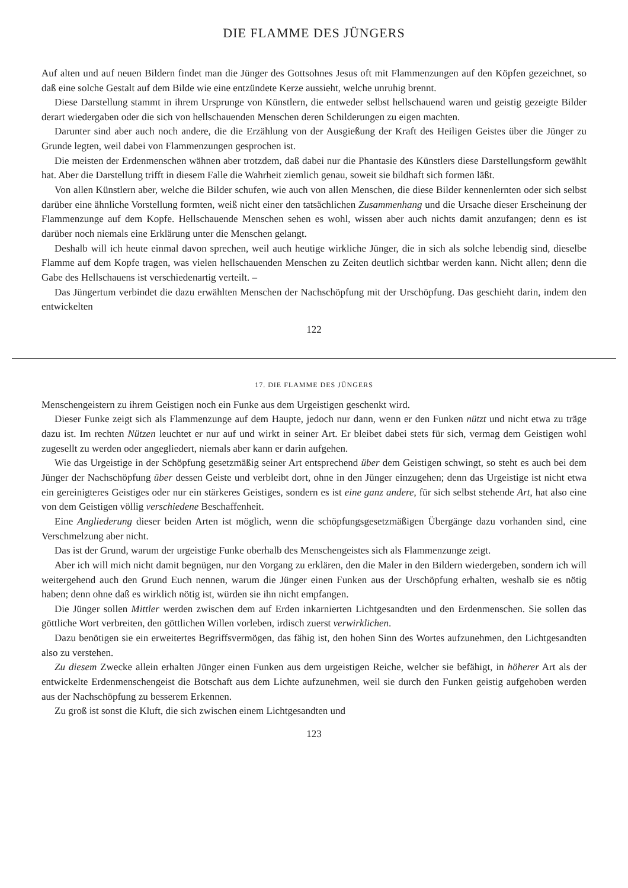DIE FLAMME DES JÜNGERS
Auf alten und auf neuen Bildern findet man die Jünger des Gottsohnes Jesus oft mit Flammenzungen auf den Köpfen gezeichnet, so daß eine solche Gestalt auf dem Bilde wie eine entzündete Kerze aussieht, welche unruhig brennt.
Diese Darstellung stammt in ihrem Ursprunge von Künstlern, die entweder selbst hellschauend waren und geistig gezeigte Bilder derart wiedergaben oder die sich von hellschauenden Menschen deren Schilderungen zu eigen machten.
Darunter sind aber auch noch andere, die die Erzählung von der Ausgießung der Kraft des Heiligen Geistes über die Jünger zu Grunde legten, weil dabei von Flammenzungen gesprochen ist.
Die meisten der Erdenmenschen wähnen aber trotzdem, daß dabei nur die Phantasie des Künstlers diese Darstellungsform gewählt hat. Aber die Darstellung trifft in diesem Falle die Wahrheit ziemlich genau, soweit sie bildhaft sich formen läßt.
Von allen Künstlern aber, welche die Bilder schufen, wie auch von allen Menschen, die diese Bilder kennenlernten oder sich selbst darüber eine ähnliche Vorstellung formten, weiß nicht einer den tatsächlichen Zusammenhang und die Ursache dieser Erscheinung der Flammenzunge auf dem Kopfe. Hellschauende Menschen sehen es wohl, wissen aber auch nichts damit anzufangen; denn es ist darüber noch niemals eine Erklärung unter die Menschen gelangt.
Deshalb will ich heute einmal davon sprechen, weil auch heutige wirkliche Jünger, die in sich als solche lebendig sind, dieselbe Flamme auf dem Kopfe tragen, was vielen hellschauenden Menschen zu Zeiten deutlich sichtbar werden kann. Nicht allen; denn die Gabe des Hellschauens ist verschiedenartig verteilt. –
Das Jüngertum verbindet die dazu erwählten Menschen der Nachschöpfung mit der Urschöpfung. Das geschieht darin, indem den entwickelten
122
17. DIE FLAMME DES JÜNGERS
Menschengeistern zu ihrem Geistigen noch ein Funke aus dem Urgeistigen geschenkt wird.
Dieser Funke zeigt sich als Flammenzunge auf dem Haupte, jedoch nur dann, wenn er den Funken nützt und nicht etwa zu träge dazu ist. Im rechten Nützen leuchtet er nur auf und wirkt in seiner Art. Er bleibet dabei stets für sich, vermag dem Geistigen wohl zugesellt zu werden oder angegliedert, niemals aber kann er darin aufgehen.
Wie das Urgeistige in der Schöpfung gesetzmäßig seiner Art entsprechend über dem Geistigen schwingt, so steht es auch bei dem Jünger der Nachschöpfung über dessen Geiste und verbleibt dort, ohne in den Jünger einzugehen; denn das Urgeistige ist nicht etwa ein gereinigteres Geistiges oder nur ein stärkeres Geistiges, sondern es ist eine ganz andere, für sich selbst stehende Art, hat also eine von dem Geistigen völlig verschiedene Beschaffenheit.
Eine Angliederung dieser beiden Arten ist möglich, wenn die schöpfungsgesetzmäßigen Übergänge dazu vorhanden sind, eine Verschmelzung aber nicht.
Das ist der Grund, warum der urgeistige Funke oberhalb des Menschengeistes sich als Flammenzunge zeigt.
Aber ich will mich nicht damit begnügen, nur den Vorgang zu erklären, den die Maler in den Bildern wiedergeben, sondern ich will weitergehend auch den Grund Euch nennen, warum die Jünger einen Funken aus der Urschöpfung erhalten, weshalb sie es nötig haben; denn ohne daß es wirklich nötig ist, würden sie ihn nicht empfangen.
Die Jünger sollen Mittler werden zwischen dem auf Erden inkarnierten Lichtgesandten und den Erdenmenschen. Sie sollen das göttliche Wort verbreiten, den göttlichen Willen vorleben, irdisch zuerst verwirklichen.
Dazu benötigen sie ein erweitertes Begriffsvermögen, das fähig ist, den hohen Sinn des Wortes aufzunehmen, den Lichtgesandten also zu verstehen.
Zu diesem Zwecke allein erhalten Jünger einen Funken aus dem urgeistigen Reiche, welcher sie befähigt, in höherer Art als der entwickelte Erdenmenschengeist die Botschaft aus dem Lichte aufzunehmen, weil sie durch den Funken geistig aufgehoben werden aus der Nachschöpfung zu besserem Erkennen.
Zu groß ist sonst die Kluft, die sich zwischen einem Lichtgesandten und
123